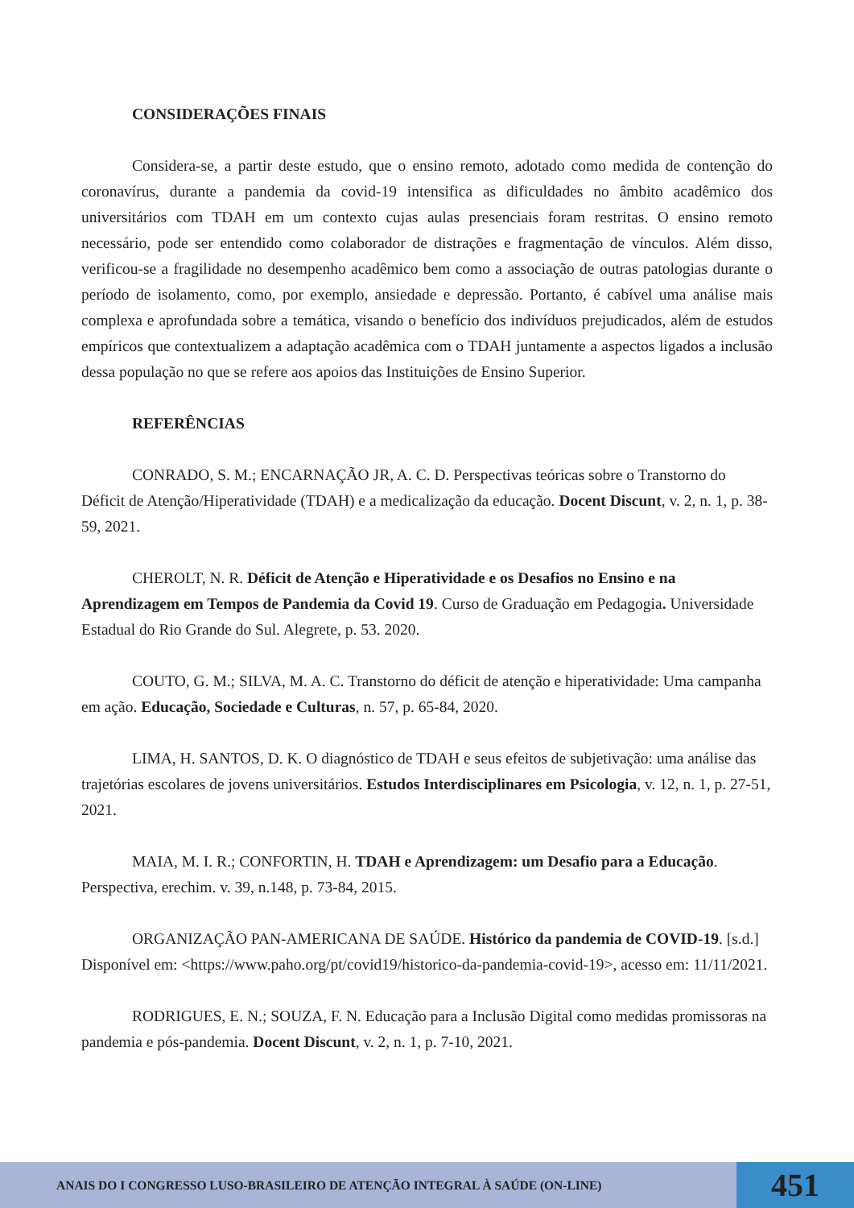CONSIDERAÇÕES FINAIS
Considera-se, a partir deste estudo, que o ensino remoto, adotado como medida de contenção do coronavírus, durante a pandemia da covid-19 intensifica as dificuldades no âmbito acadêmico dos universitários com TDAH em um contexto cujas aulas presenciais foram restritas. O ensino remoto necessário, pode ser entendido como colaborador de distrações e fragmentação de vínculos. Além disso, verificou-se a fragilidade no desempenho acadêmico bem como a associação de outras patologias durante o período de isolamento, como, por exemplo, ansiedade e depressão. Portanto, é cabível uma análise mais complexa e aprofundada sobre a temática, visando o benefício dos indivíduos prejudicados, além de estudos empíricos que contextualizem a adaptação acadêmica com o TDAH juntamente a aspectos ligados a inclusão dessa população no que se refere aos apoios das Instituições de Ensino Superior.
REFERÊNCIAS
CONRADO, S. M.; ENCARNAÇÃO JR, A. C. D. Perspectivas teóricas sobre o Transtorno do Déficit de Atenção/Hiperatividade (TDAH) e a medicalização da educação. Docent Discunt, v. 2, n. 1, p. 38-59, 2021.
CHEROLT, N. R. Déficit de Atenção e Hiperatividade e os Desafios no Ensino e na Aprendizagem em Tempos de Pandemia da Covid 19. Curso de Graduação em Pedagogia. Universidade Estadual do Rio Grande do Sul. Alegrete, p. 53. 2020.
COUTO, G. M.; SILVA, M. A. C. Transtorno do déficit de atenção e hiperatividade: Uma campanha em ação. Educação, Sociedade e Culturas, n. 57, p. 65-84, 2020.
LIMA, H. SANTOS, D. K. O diagnóstico de TDAH e seus efeitos de subjetivação: uma análise das trajetórias escolares de jovens universitários. Estudos Interdisciplinares em Psicologia, v. 12, n. 1, p. 27-51, 2021.
MAIA, M. I. R.; CONFORTIN, H. TDAH e Aprendizagem: um Desafio para a Educação. Perspectiva, erechim. v. 39, n.148, p. 73-84, 2015.
ORGANIZAÇÃO PAN-AMERICANA DE SAÚDE. Histórico da pandemia de COVID-19. [s.d.] Disponível em: <https://www.paho.org/pt/covid19/historico-da-pandemia-covid-19>, acesso em: 11/11/2021.
RODRIGUES, E. N.; SOUZA, F. N. Educação para a Inclusão Digital como medidas promissoras na pandemia e pós-pandemia. Docent Discunt, v. 2, n. 1, p. 7-10, 2021.
ANAIS DO I CONGRESSO LUSO-BRASILEIRO DE ATENÇÃO INTEGRAL À SAÚDE (ON-LINE)
451